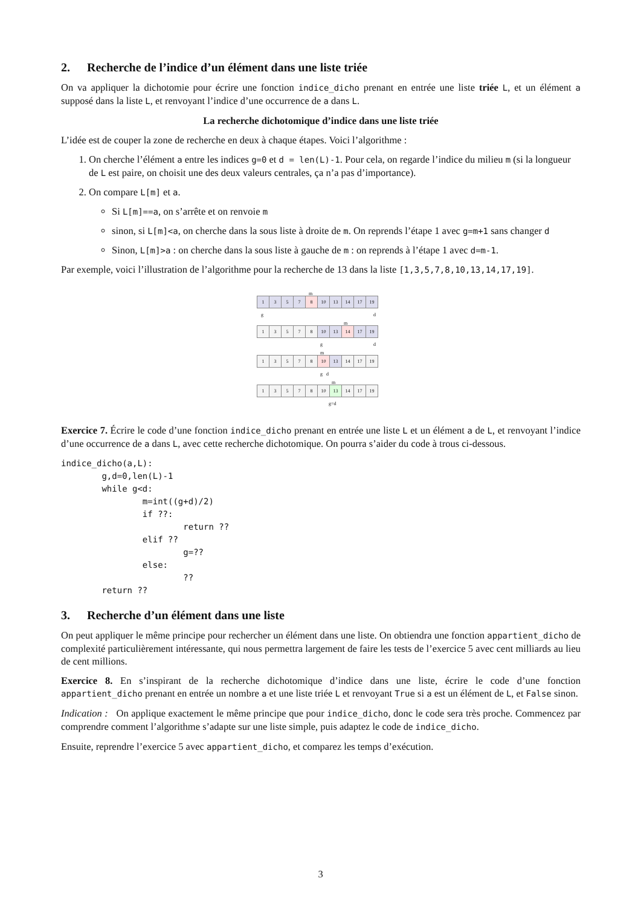2. Recherche de l’indice d’un élément dans une liste triée
On va appliquer la dichotomie pour écrire une fonction indice_dicho prenant en entrée une liste triée L, et un élément a supposé dans la liste L, et renvoyant l’indice d’une occurrence de a dans L.
La recherche dichotomique d’indice dans une liste triée
L’idée est de couper la zone de recherche en deux à chaque étapes. Voici l’algorithme :
1. On cherche l’élément a entre les indices g=0 et d = len(L)-1. Pour cela, on regarde l’indice du milieu m (si la longueur de L est paire, on choisit une des deux valeurs centrales, ça n’a pas d’importance).
2. On compare L[m] et a.
Si L[m]==a, on s’arrête et on renvoie m
sinon, si L[m]<a, on cherche dans la sous liste à droite de m. On reprends l’étape 1 avec g=m+1 sans changer d
Sinon, L[m]>a : on cherche dans la sous liste à gauche de m : on reprends à l’étape 1 avec d=m-1.
Par exemple, voici l’illustration de l’algorithme pour la recherche de 13 dans la liste [1,3,5,7,8,10,13,14,17,19].
m
1 3 5 7 8 10 13 14 17 19
g d
m
1 3 5 7 8 10 13 14 17 19
g d
m
1 3 5 7 8 10 13 14 17 19
g d
m
1 3 5 7 8 10 13 14 17 19
g=d
Exercice 7. Écrire le code d’une fonction indice_dicho prenant en entrée une liste L et un élément a de L, et renvoyant l’indice d’une occurrence de a dans L, avec cette recherche dichotomique. On pourra s’aider du code à trous ci-dessous.
indice_dicho(a,L):
        g,d=0,len(L)-1
        while g<d:
                m=int((g+d)/2)
                if ??:
                        return ??
                elif ??
                        g=??
                else:
                        ??
        return ??
3. Recherche d’un élément dans une liste
On peut appliquer le même principe pour rechercher un élément dans une liste. On obtiendra une fonction appartient_dicho de complexité particulièrement intéressante, qui nous permettra largement de faire les tests de l’exercice 5 avec cent milliards au lieu de cent millions.
Exercice 8. En s’inspirant de la recherche dichotomique d’indice dans une liste, écrire le code d’une fonction appartient_dicho prenant en entrée un nombre a et une liste triée L et renvoyant True si a est un élément de L, et False sinon.
Indication : On applique exactement le même principe que pour indice_dicho, donc le code sera très proche. Commencez par comprendre comment l’algorithme s’adapte sur une liste simple, puis adaptez le code de indice_dicho.
Ensuite, reprendre l’exercice 5 avec appartient_dicho, et comparez les temps d’exécution.
3